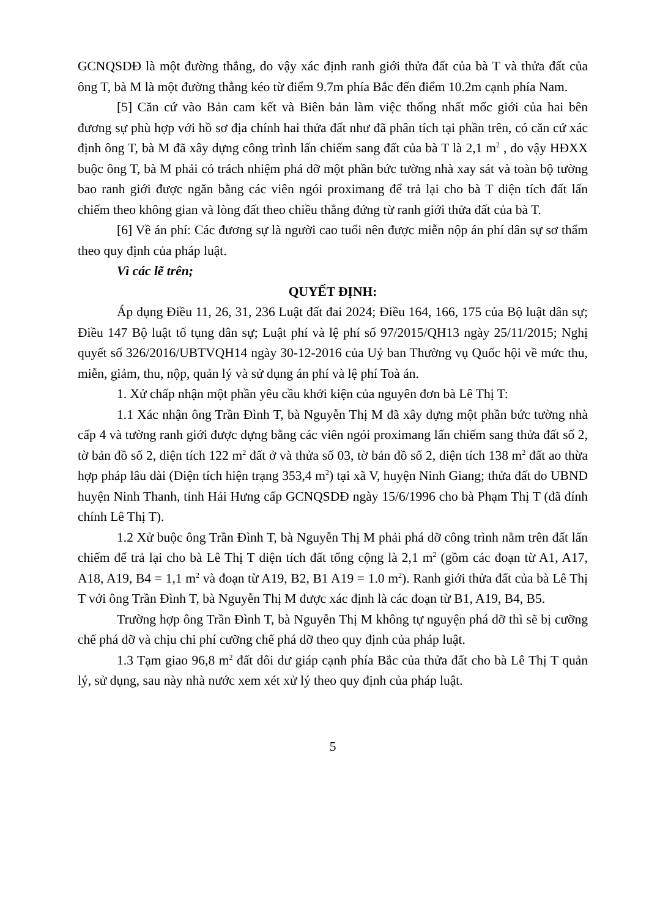GCNQSDĐ là một đường thẳng, do vậy xác định ranh giới thửa đất của bà T và thửa đất của ông T, bà M là một đường thẳng kéo từ điểm 9.7m phía Bắc đến điểm 10.2m cạnh phía Nam.
[5] Căn cứ vào Bản cam kết và Biên bản làm việc thống nhất mốc giới của hai bên đương sự phù hợp với hồ sơ địa chính hai thửa đất như đã phân tích tại phần trên, có căn cứ xác định ông T, bà M đã xây dựng công trình lấn chiếm sang đất của bà T là 2,1 m<sup>2</sup> , do vậy HĐXX buộc ông T, bà M phải có trách nhiệm phá dỡ một phần bức tường nhà xay sát và toàn bộ tường bao ranh giới được ngăn bằng các viên ngói proximang để trả lại cho bà T diện tích đất lấn chiếm theo không gian và lòng đất theo chiều thẳng đứng từ ranh giới thửa đất của bà T.
[6] Về án phí: Các đương sự là người cao tuổi nên được miễn nộp án phí dân sự sơ thẩm theo quy định của pháp luật.
Vì các lẽ trên;
QUYẾT ĐỊNH:
Áp dụng Điều 11, 26, 31, 236 Luật đất đai 2024; Điều 164, 166, 175 của Bộ luật dân sự; Điều 147 Bộ luật tố tụng dân sự; Luật phí và lệ phí số 97/2015/QH13 ngày 25/11/2015; Nghị quyết số 326/2016/UBTVQH14 ngày 30-12-2016 của Uỷ ban Thường vụ Quốc hội về mức thu, miễn, giảm, thu, nộp, quản lý và sử dụng án phí và lệ phí Toà án.
1. Xử chấp nhận một phần yêu cầu khởi kiện của nguyên đơn bà Lê Thị T:
1.1 Xác nhận ông Trần Đình T, bà Nguyễn Thị M đã xây dựng một phần bức tường nhà cấp 4 và tường ranh giới được dựng bằng các viên ngói proximang lấn chiếm sang thửa đất số 2, tờ bản đồ số 2, diện tích 122 m<sup>2</sup> đất ở và thửa số 03, tờ bản đồ số 2, diện tích 138 m<sup>2</sup> đất ao thừa hợp pháp lâu dài (Diện tích hiện trạng 353,4 m<sup>2</sup>) tại xã V, huyện Ninh Giang; thửa đất do UBND huyện Ninh Thanh, tỉnh Hải Hưng cấp GCNQSDĐ ngày 15/6/1996 cho bà Phạm Thị T (đã đính chính Lê Thị T).
1.2 Xử buộc ông Trần Đình T, bà Nguyễn Thị M phải phá dỡ công trình nằm trên đất lấn chiếm để trả lại cho bà Lê Thị T diện tích đất tổng cộng là 2,1 m<sup>2</sup> (gồm các đoạn từ A1, A17, A18, A19, B4 = 1,1 m<sup>2</sup> và đoạn từ A19, B2, B1 A19 = 1.0 m<sup>2</sup>). Ranh giới thửa đất của bà Lê Thị T với ông Trần Đình T, bà Nguyễn Thị M được xác định là các đoạn từ B1, A19, B4, B5.
Trường hợp ông Trần Đình T, bà Nguyễn Thị M không tự nguyện phá dỡ thì sẽ bị cưỡng chế phá dỡ và chịu chi phí cưỡng chế phá dỡ theo quy định của pháp luật.
1.3 Tạm giao 96,8 m<sup>2</sup> đất dôi dư giáp cạnh phía Bắc của thửa đất cho bà Lê Thị T quản lý, sử dụng, sau này nhà nước xem xét xử lý theo quy định của pháp luật.
5